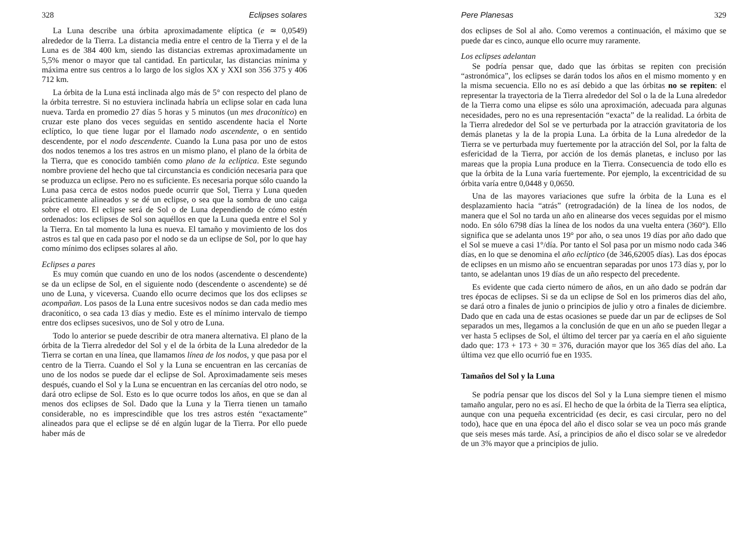328 Eclipses solares
La Luna describe una órbita aproximadamente elíptica (e ≃ 0,0549) alrededor de la Tierra. La distancia media entre el centro de la Tierra y el de la Luna es de 384 400 km, siendo las distancias extremas aproximadamente un 5,5% menor o mayor que tal cantidad. En particular, las distancias mínima y máxima entre sus centros a lo largo de los siglos XX y XXI son 356 375 y 406 712 km.
La órbita de la Luna está inclinada algo más de 5° con respecto del plano de la órbita terrestre. Si no estuviera inclinada habría un eclipse solar en cada luna nueva. Tarda en promedio 27 días 5 horas y 5 minutos (un mes draconítico) en cruzar este plano dos veces seguidas en sentido ascendente hacia el Norte eclíptico, lo que tiene lugar por el llamado nodo ascendente, o en sentido descendente, por el nodo descendente. Cuando la Luna pasa por uno de estos dos nodos tenemos a los tres astros en un mismo plano, el plano de la órbita de la Tierra, que es conocido también como plano de la eclíptica. Este segundo nombre proviene del hecho que tal circunstancia es condición necesaria para que se produzca un eclipse. Pero no es suficiente. Es necesaria porque sólo cuando la Luna pasa cerca de estos nodos puede ocurrir que Sol, Tierra y Luna queden prácticamente alineados y se dé un eclipse, o sea que la sombra de uno caiga sobre el otro. El eclipse será de Sol o de Luna dependiendo de cómo estén ordenados: los eclipses de Sol son aquéllos en que la Luna queda entre el Sol y la Tierra. En tal momento la luna es nueva. El tamaño y movimiento de los dos astros es tal que en cada paso por el nodo se da un eclipse de Sol, por lo que hay como mínimo dos eclipses solares al año.
Eclipses a pares
Es muy común que cuando en uno de los nodos (ascendente o descendente) se da un eclipse de Sol, en el siguiente nodo (descendente o ascendente) se dé uno de Luna, y viceversa. Cuando ello ocurre decimos que los dos eclipses se acompañan. Los pasos de la Luna entre sucesivos nodos se dan cada medio mes draconítico, o sea cada 13 días y medio. Este es el mínimo intervalo de tiempo entre dos eclipses sucesivos, uno de Sol y otro de Luna.
Todo lo anterior se puede describir de otra manera alternativa. El plano de la órbita de la Tierra alrededor del Sol y el de la órbita de la Luna alrededor de la Tierra se cortan en una línea, que llamamos línea de los nodos, y que pasa por el centro de la Tierra. Cuando el Sol y la Luna se encuentran en las cercanías de uno de los nodos se puede dar el eclipse de Sol. Aproximadamente seis meses después, cuando el Sol y la Luna se encuentran en las cercanías del otro nodo, se dará otro eclipse de Sol. Esto es lo que ocurre todos los años, en que se dan al menos dos eclipses de Sol. Dado que la Luna y la Tierra tienen un tamaño considerable, no es imprescindible que los tres astros estén “exactamente” alineados para que el eclipse se dé en algún lugar de la Tierra. Por ello puede haber más de
Pere Planesas 329
dos eclipses de Sol al año. Como veremos a continuación, el máximo que se puede dar es cinco, aunque ello ocurre muy raramente.
Los eclipses adelantan
Se podría pensar que, dado que las órbitas se repiten con precisión “astronómica”, los eclipses se darán todos los años en el mismo momento y en la misma secuencia. Ello no es así debido a que las órbitas no se repiten: el representar la trayectoria de la Tierra alrededor del Sol o la de la Luna alrededor de la Tierra como una elipse es sólo una aproximación, adecuada para algunas necesidades, pero no es una representación “exacta” de la realidad. La órbita de la Tierra alrededor del Sol se ve perturbada por la atracción gravitatoria de los demás planetas y la de la propia Luna. La órbita de la Luna alrededor de la Tierra se ve perturbada muy fuertemente por la atracción del Sol, por la falta de esfericidad de la Tierra, por acción de los demás planetas, e incluso por las mareas que la propia Luna produce en la Tierra. Consecuencia de todo ello es que la órbita de la Luna varía fuertemente. Por ejemplo, la excentricidad de su órbita varía entre 0,0448 y 0,0650.
Una de las mayores variaciones que sufre la órbita de la Luna es el desplazamiento hacia “atrás” (retrogradación) de la línea de los nodos, de manera que el Sol no tarda un año en alinearse dos veces seguidas por el mismo nodo. En sólo 6798 días la línea de los nodos da una vuelta entera (360°). Ello significa que se adelanta unos 19° por año, o sea unos 19 días por año dado que el Sol se mueve a casi 1°/día. Por tanto el Sol pasa por un mismo nodo cada 346 días, en lo que se denomina el año eclíptico (de 346,62005 días). Las dos épocas de eclipses en un mismo año se encuentran separadas por unos 173 días y, por lo tanto, se adelantan unos 19 días de un año respecto del precedente.
Es evidente que cada cierto número de años, en un año dado se podrán dar tres épocas de eclipses. Si se da un eclipse de Sol en los primeros días del año, se dará otro a finales de junio o principios de julio y otro a finales de diciembre. Dado que en cada una de estas ocasiones se puede dar un par de eclipses de Sol separados un mes, llegamos a la conclusión de que en un año se pueden llegar a ver hasta 5 eclipses de Sol, el último del tercer par ya caería en el año siguiente dado que: 173 + 173 + 30 = 376, duración mayor que los 365 días del año. La última vez que ello ocurrió fue en 1935.
Tamaños del Sol y la Luna
Se podría pensar que los discos del Sol y la Luna siempre tienen el mismo tamaño angular, pero no es así. El hecho de que la órbita de la Tierra sea elíptica, aunque con una pequeña excentricidad (es decir, es casi circular, pero no del todo), hace que en una época del año el disco solar se vea un poco más grande que seis meses más tarde. Así, a principios de año el disco solar se ve alrededor de un 3% mayor que a principios de julio.